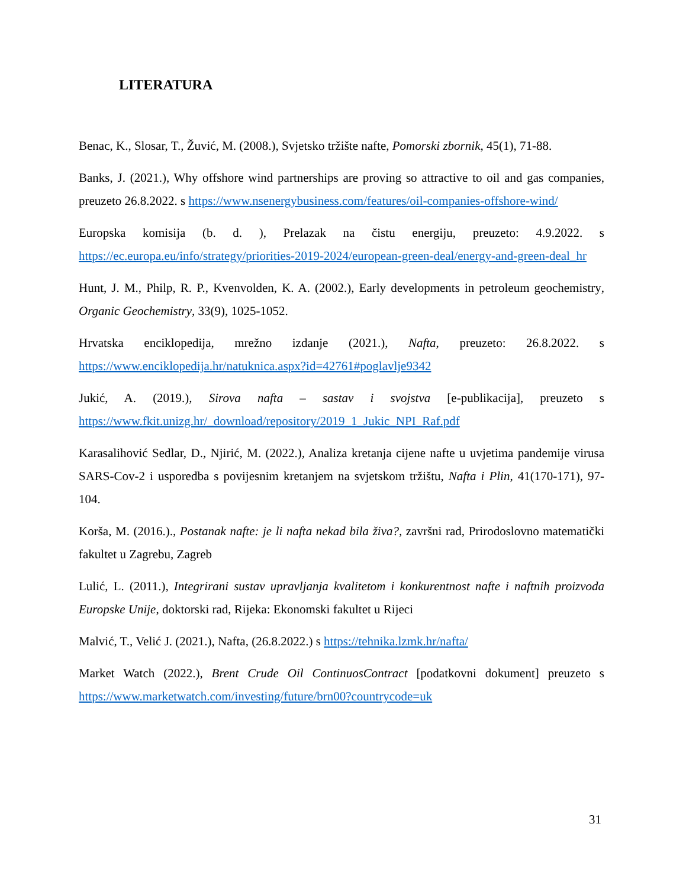LITERATURA
Benac, K., Slosar, T., Žuvić, M. (2008.), Svjetsko tržište nafte, Pomorski zbornik, 45(1), 71-88.
Banks, J. (2021.), Why offshore wind partnerships are proving so attractive to oil and gas companies, preuzeto 26.8.2022. s https://www.nsenergybusiness.com/features/oil-companies-offshore-wind/
Europska komisija (b. d. ), Prelazak na čistu energiju, preuzeto: 4.9.2022. s https://ec.europa.eu/info/strategy/priorities-2019-2024/european-green-deal/energy-and-green-deal_hr
Hunt, J. M., Philp, R. P., Kvenvolden, K. A. (2002.), Early developments in petroleum geochemistry, Organic Geochemistry, 33(9), 1025-1052.
Hrvatska enciklopedija, mrežno izdanje (2021.), Nafta, preuzeto: 26.8.2022. s https://www.enciklopedija.hr/natuknica.aspx?id=42761#poglavlje9342
Jukić, A. (2019.), Sirova nafta – sastav i svojstva [e-publikacija], preuzeto s https://www.fkit.unizg.hr/_download/repository/2019_1_Jukic_NPI_Raf.pdf
Karasalihović Sedlar, D., Njirić, M. (2022.), Analiza kretanja cijene nafte u uvjetima pandemije virusa SARS-Cov-2 i usporedba s povijesnim kretanjem na svjetskom tržištu, Nafta i Plin, 41(170-171), 97-104.
Korša, M. (2016.)., Postanak nafte: je li nafta nekad bila živa?, završni rad, Prirodoslovno matematički fakultet u Zagrebu, Zagreb
Lulić, L. (2011.), Integrirani sustav upravljanja kvalitetom i konkurentnost nafte i naftnih proizvoda Europske Unije, doktorski rad, Rijeka: Ekonomski fakultet u Rijeci
Malvić, T., Velić J. (2021.), Nafta, (26.8.2022.) s https://tehnika.lzmk.hr/nafta/
Market Watch (2022.), Brent Crude Oil ContinuosContract [podatkovni dokument] preuzeto s https://www.marketwatch.com/investing/future/brn00?countrycode=uk
31